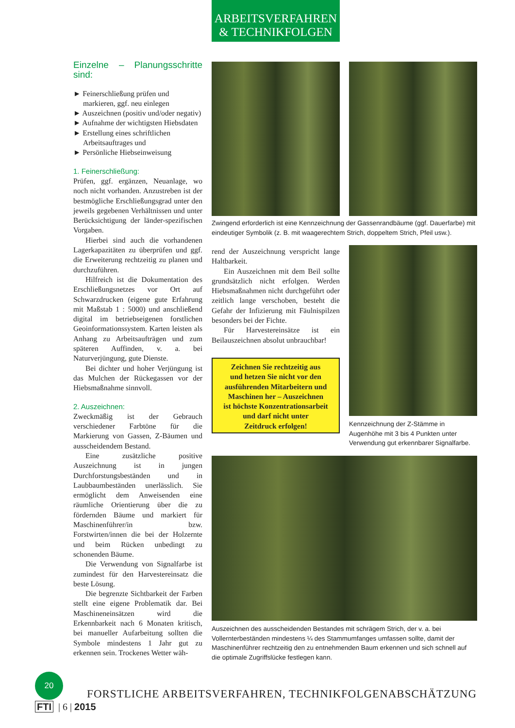ARBEITSVERFAHREN
& TECHNIKFOLGEN
Einzelne – Planungsschritte sind:
► Feinerschließung prüfen und markieren, ggf. neu einlegen
► Auszeichnen (positiv und/oder negativ)
► Aufnahme der wichtigsten Hiebsdaten
► Erstellung eines schriftlichen Arbeitsauftrages und
► Persönliche Hiebseinweisung
1. Feinerschließung:
Prüfen, ggf. ergänzen, Neuanlage, wo noch nicht vorhanden. Anzustreben ist der bestmögliche Erschließungsgrad unter den jeweils gegebenen Verhältnissen und unter Berücksichtigung der länder-spezifischen Vorgaben.
Hierbei sind auch die vorhandenen Lagerkapazitäten zu überprüfen und ggf. die Erweiterung rechtzeitig zu planen und durchzuführen.
Hilfreich ist die Dokumentation des Erschließungsnetzes vor Ort auf Schwarzdrucken (eigene gute Erfahrung mit Maßstab 1 : 5000) und anschließend digital im betriebseigenen forstlichen Geoinformationssystem. Karten leisten als Anhang zu Arbeitsaufträgen und zum späteren Auffinden, v. a. bei Naturverjüngung, gute Dienste.
Bei dichter und hoher Verjüngung ist das Mulchen der Rückegassen vor der Hiebsmaßnahme sinnvoll.
2. Auszeichnen:
Zweckmäßig ist der Gebrauch verschiedener Farbtöne für die Markierung von Gassen, Z-Bäumen und ausscheidendem Bestand.
Eine zusätzliche positive Auszeichnung ist in jungen Durchforstungsbeständen und in Laubbaumbeständen unerlässlich. Sie ermöglicht dem Anweisenden eine räumliche Orientierung über die zu fördernden Bäume und markiert für Maschinenführer/in bzw. Forstwirten/innen die bei der Holzernte und beim Rücken unbedingt zu schonenden Bäume.
Die Verwendung von Signalfarbe ist zumindest für den Harvestereinsatz die beste Lösung.
Die begrenzte Sichtbarkeit der Farben stellt eine eigene Problematik dar. Bei Maschineneinsätzen wird die Erkennbarkeit nach 6 Monaten kritisch, bei manueller Aufarbeitung sollten die Symbole mindestens 1 Jahr gut zu erkennen sein. Trockenes Wetter wäh-
Zwingend erforderlich ist eine Kennzeichnung der Gassenrandbäume (ggf. Dauerfarbe) mit eindeutiger Symbolik (z. B. mit waagerechtem Strich, doppeltem Strich, Pfeil usw.).
rend der Auszeichnung verspricht lange Haltbarkeit.
Ein Auszeichnen mit dem Beil sollte grundsätzlich nicht erfolgen. Werden Hiebsmaßnahmen nicht durchgeführt oder zeitlich lange verschoben, besteht die Gefahr der Infizierung mit Fäulnispilzen besonders bei der Fichte.
Für Harvestereinsätze ist ein Beilauszeichnen absolut unbrauchbar!
Zeichnen Sie rechtzeitig aus
und hetzen Sie nicht vor den
ausführenden Mitarbeitern und
Maschinen her – Auszeichnen
ist höchste Konzentrationsarbeit
und darf nicht unter
Zeitdruck erfolgen!
Kennzeichnung der Z-Stämme in Augenhöhe mit 3 bis 4 Punkten unter Verwendung gut erkennbarer Signalfarbe.
Auszeichnen des ausscheidenden Bestandes mit schrägem Strich, der v. a. bei Vollernterbeständen mindestens ¼ des Stammumfanges umfassen sollte, damit der Maschinenführer rechtzeitig den zu entnehmenden Baum erkennen und sich schnell auf die optimale Zugriffslücke festlegen kann.
20 FORSTLICHE ARBEITSVERFAHREN, TECHNIKFOLGENABSCHÄTZUNG
FTI | 6 | 2015